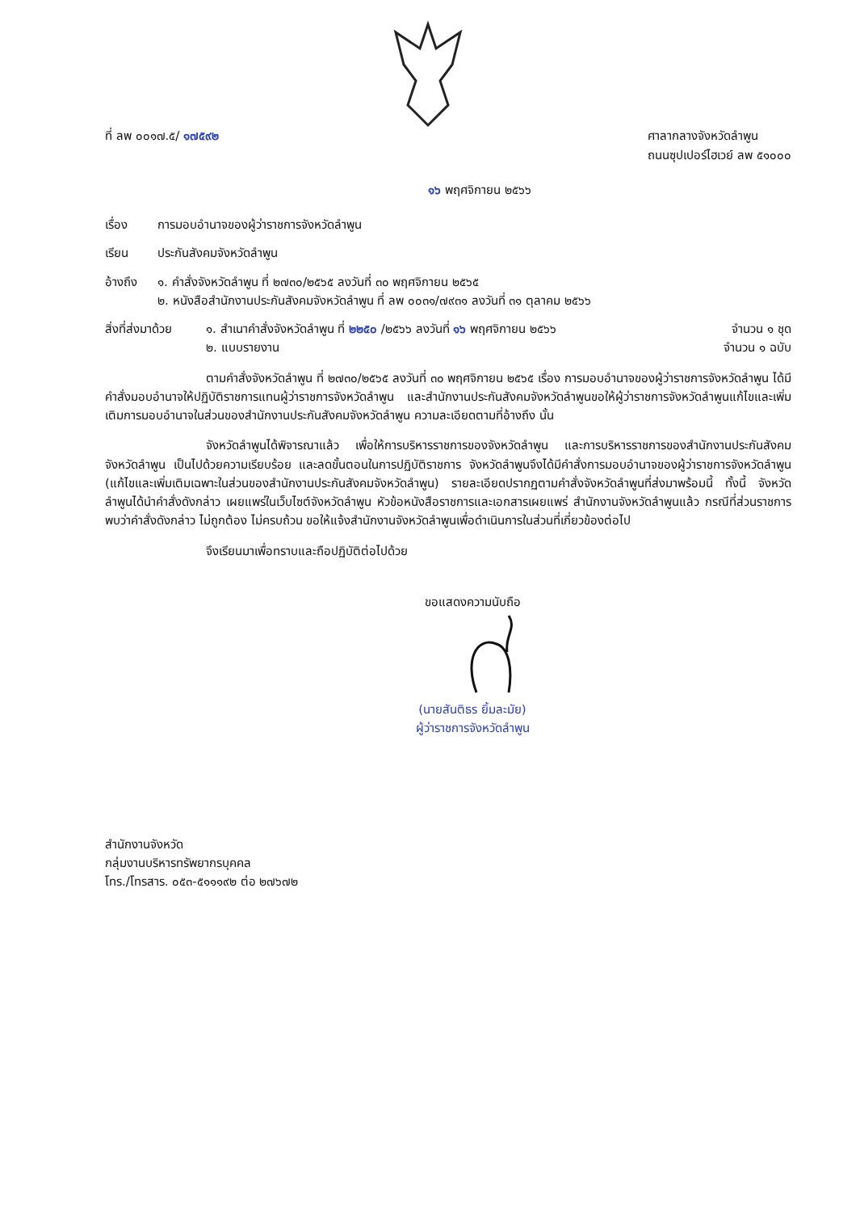ที่ ลพ ๐๐๑๗.๕/ ๑๗๕๙๒ ศาลากลางจังหวัดลำพูน
ถนนซุปเปอร์ไฮเวย์ ลพ ๕๑๐๐๐
๑๖ พฤศจิกายน ๒๕๖๖
เรื่อง การมอบอำนาจของผู้ว่าราชการจังหวัดลำพูน
เรียน ประกันสังคมจังหวัดลำพูน
อ้างถึง ๑. คำสั่งจังหวัดลำพูน ที่ ๒๗๓๐/๒๕๖๕ ลงวันที่ ๓๐ พฤศจิกายน ๒๕๖๕
๒. หนังสือสำนักงานประกันสังคมจังหวัดลำพูน ที่ ลพ ๐๐๓๑/๗๙๓๑ ลงวันที่ ๓๑ ตุลาคม ๒๕๖๖
สิ่งที่ส่งมาด้วย
๑. สำเนาคำสั่งจังหวัดลำพูน ที่ ๒๒๕๐ /๒๕๖๖ ลงวันที่ ๑๖ พฤศจิกายน ๒๕๖๖ จำนวน ๑ ชุด
๒. แบบรายงาน จำนวน ๑ ฉบับ
ตามคำสั่งจังหวัดลำพูน ที่ ๒๗๓๐/๒๕๖๕ ลงวันที่ ๓๐ พฤศจิกายน ๒๕๖๕ เรื่อง การมอบอำนาจของผู้ว่าราชการจังหวัดลำพูน ได้มีคำสั่งมอบอำนาจให้ปฏิบัติราชการแทนผู้ว่าราชการจังหวัดลำพูน และสำนักงานประกันสังคมจังหวัดลำพูนขอให้ผู้ว่าราชการจังหวัดลำพูนแก้ไขและเพิ่มเติมการมอบอำนาจในส่วนของสำนักงานประกันสังคมจังหวัดลำพูน ความละเอียดตามที่อ้างถึง นั้น
จังหวัดลำพูนได้พิจารณาแล้ว เพื่อให้การบริหารราชการของจังหวัดลำพูน และการบริหารราชการของสำนักงานประกันสังคมจังหวัดลำพูน เป็นไปด้วยความเรียบร้อย และลดขั้นตอนในการปฏิบัติราชการ จังหวัดลำพูนจึงได้มีคำสั่งการมอบอำนาจของผู้ว่าราชการจังหวัดลำพูน (แก้ไขและเพิ่มเติมเฉพาะในส่วนของสำนักงานประกันสังคมจังหวัดลำพูน) รายละเอียดปรากฏตามคำสั่งจังหวัดลำพูนที่ส่งมาพร้อมนี้ ทั้งนี้ จังหวัดลำพูนได้นำคำสั่งดังกล่าว เผยแพร่ในเว็บไซต์จังหวัดลำพูน หัวข้อหนังสือราชการและเอกสารเผยแพร่ สำนักงานจังหวัดลำพูนแล้ว กรณีที่ส่วนราชการพบว่าคำสั่งดังกล่าว ไม่ถูกต้อง ไม่ครบถ้วน ขอให้แจ้งสำนักงานจังหวัดลำพูนเพื่อดำเนินการในส่วนที่เกี่ยวข้องต่อไป
จึงเรียนมาเพื่อทราบและถือปฏิบัติต่อไปด้วย
ขอแสดงความนับถือ
(นายสันติธร ยิ้มละมัย)
ผู้ว่าราชการจังหวัดลำพูน
สำนักงานจังหวัด
กลุ่มงานบริหารทรัพยากรบุคคล
โทร./โทรสาร. ๐๕๓-๕๑๑๑๙๒ ต่อ ๒๗๖๗๒